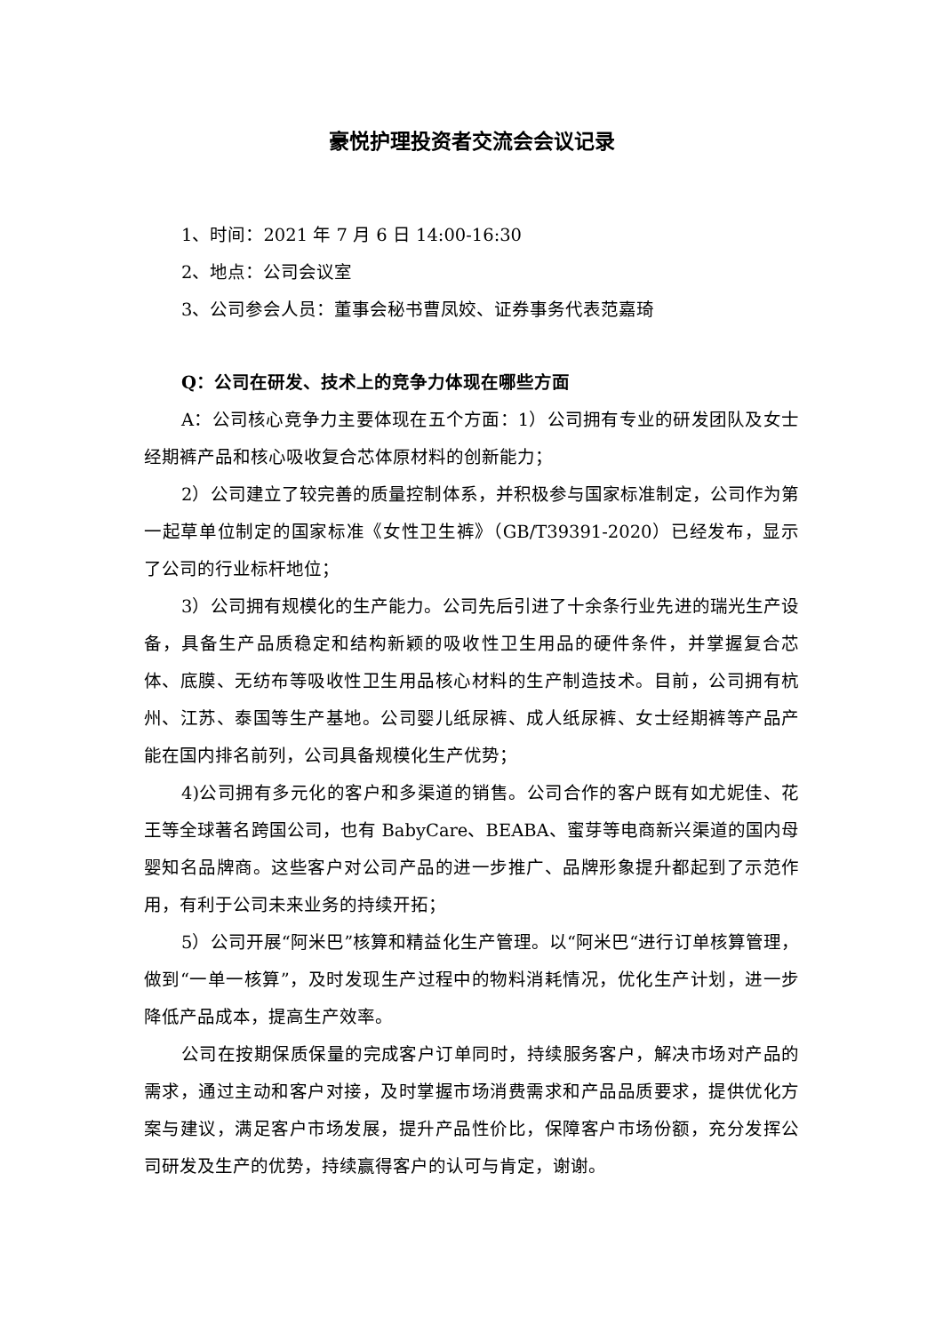豪悦护理投资者交流会会议记录
1、时间：2021 年 7 月 6 日 14:00-16:30
2、地点：公司会议室
3、公司参会人员：董事会秘书曹凤姣、证券事务代表范嘉琦
Q：公司在研发、技术上的竞争力体现在哪些方面
A：公司核心竞争力主要体现在五个方面：1）公司拥有专业的研发团队及女士经期裤产品和核心吸收复合芯体原材料的创新能力；
2）公司建立了较完善的质量控制体系，并积极参与国家标准制定，公司作为第一起草单位制定的国家标准《女性卫生裤》（GB/T39391-2020）已经发布，显示了公司的行业标杆地位；
3）公司拥有规模化的生产能力。公司先后引进了十余条行业先进的瑞光生产设备，具备生产品质稳定和结构新颖的吸收性卫生用品的硬件条件，并掌握复合芯体、底膜、无纺布等吸收性卫生用品核心材料的生产制造技术。目前，公司拥有杭州、江苏、泰国等生产基地。公司婴儿纸尿裤、成人纸尿裤、女士经期裤等产品产能在国内排名前列，公司具备规模化生产优势；
4)公司拥有多元化的客户和多渠道的销售。公司合作的客户既有如尤妮佳、花王等全球著名跨国公司，也有 BabyCare、BEABA、蜜芽等电商新兴渠道的国内母婴知名品牌商。这些客户对公司产品的进一步推广、品牌形象提升都起到了示范作用，有利于公司未来业务的持续开拓；
5）公司开展“阿米巴”核算和精益化生产管理。以“阿米巴“进行订单核算管理，做到“一单一核算”，及时发现生产过程中的物料消耗情况，优化生产计划，进一步降低产品成本，提高生产效率。
公司在按期保质保量的完成客户订单同时，持续服务客户，解决市场对产品的需求，通过主动和客户对接，及时掌握市场消费需求和产品品质要求，提供优化方案与建议，满足客户市场发展，提升产品性价比，保障客户市场份额，充分发挥公司研发及生产的优势，持续赢得客户的认可与肯定，谢谢。